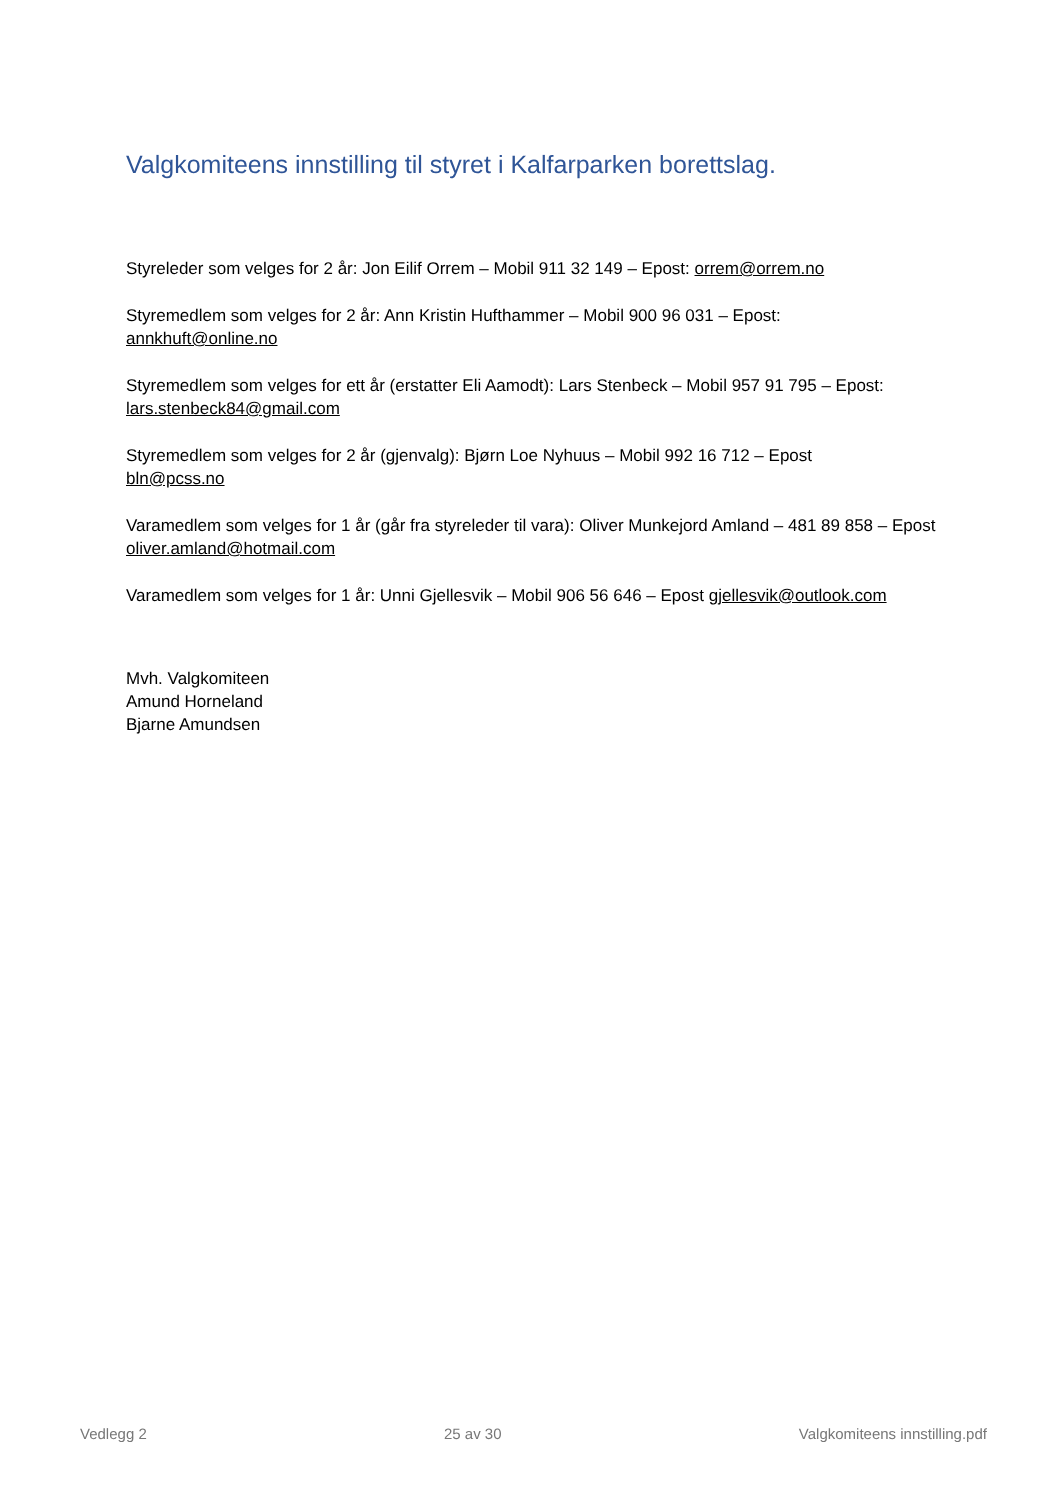Valgkomiteens innstilling til styret i Kalfarparken borettslag.
Styreleder som velges for 2 år: Jon Eilif Orrem – Mobil 911 32 149 – Epost: orrem@orrem.no
Styremedlem som velges for 2 år: Ann Kristin Hufthammer – Mobil 900 96 031 – Epost:
annkhuft@online.no
Styremedlem som velges for ett år (erstatter Eli Aamodt): Lars Stenbeck – Mobil 957 91 795 – Epost:
lars.stenbeck84@gmail.com
Styremedlem som velges for 2 år (gjenvalg): Bjørn Loe Nyhuus – Mobil 992 16 712 – Epost
bln@pcss.no
Varamedlem som velges for 1 år (går fra styreleder til vara): Oliver Munkejord Amland – 481 89 858 – Epost oliver.amland@hotmail.com
Varamedlem som velges for 1 år: Unni Gjellesvik – Mobil 906 56 646 – Epost gjellesvik@outlook.com
Mvh. Valgkomiteen
Amund Horneland
Bjarne Amundsen
Vedlegg 2 25 av 30 Valgkomiteens innstilling.pdf